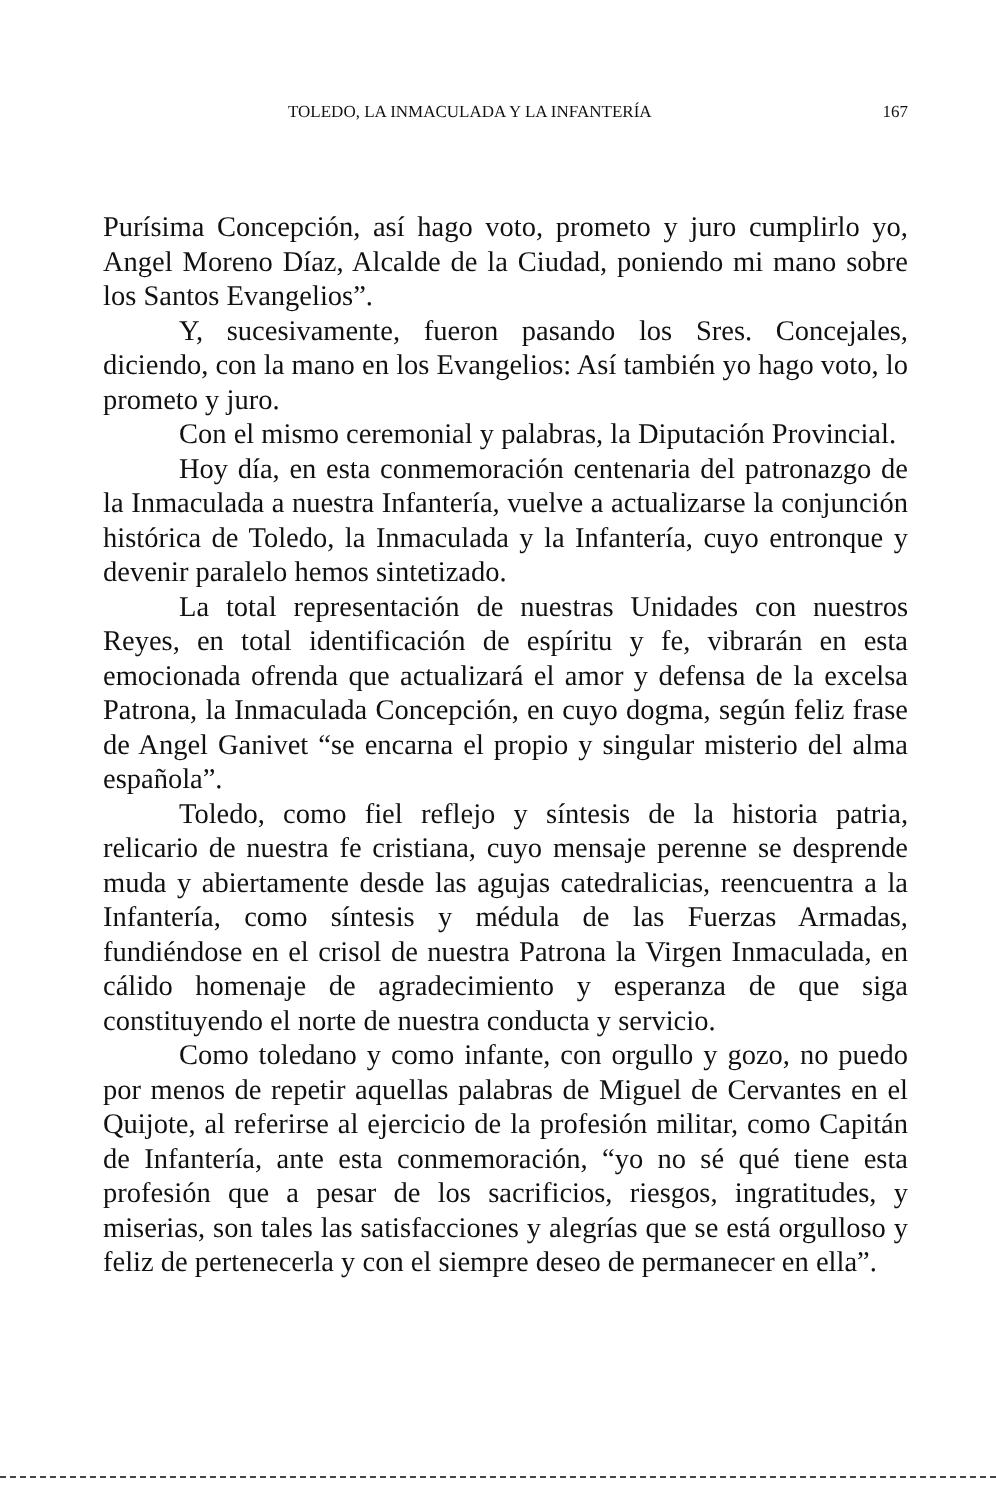TOLEDO, LA INMACULADA Y LA INFANTERÍA 167
Purísima Concepción, así hago voto, prometo y juro cumplirlo yo, Angel Moreno Díaz, Alcalde de la Ciudad, poniendo mi mano sobre los Santos Evangelios”.
Y, sucesivamente, fueron pasando los Sres. Concejales, diciendo, con la mano en los Evangelios: Así también yo hago voto, lo prometo y juro.
Con el mismo ceremonial y palabras, la Diputación Provincial.
Hoy día, en esta conmemoración centenaria del patronazgo de la Inmaculada a nuestra Infantería, vuelve a actualizarse la conjunción histórica de Toledo, la Inmaculada y la Infantería, cuyo entronque y devenir paralelo hemos sintetizado.
La total representación de nuestras Unidades con nuestros Reyes, en total identificación de espíritu y fe, vibrarán en esta emocionada ofrenda que actualizará el amor y defensa de la excelsa Patrona, la Inmaculada Concepción, en cuyo dogma, según feliz frase de Angel Ganivet “se encarna el propio y singular misterio del alma española”.
Toledo, como fiel reflejo y síntesis de la historia patria, relicario de nuestra fe cristiana, cuyo mensaje perenne se desprende muda y abiertamente desde las agujas catedralicias, reencuentra a la Infantería, como síntesis y médula de las Fuerzas Armadas, fundiéndose en el crisol de nuestra Patrona la Virgen Inmaculada, en cálido homenaje de agradecimiento y esperanza de que siga constituyendo el norte de nuestra conducta y servicio.
Como toledano y como infante, con orgullo y gozo, no puedo por menos de repetir aquellas palabras de Miguel de Cervantes en el Quijote, al referirse al ejercicio de la profesión militar, como Capitán de Infantería, ante esta conmemoración, “yo no sé qué tiene esta profesión que a pesar de los sacrificios, riesgos, ingratitudes, y miserias, son tales las satisfacciones y alegrías que se está orgulloso y feliz de pertenecerla y con el siempre deseo de permanecer en ella”.